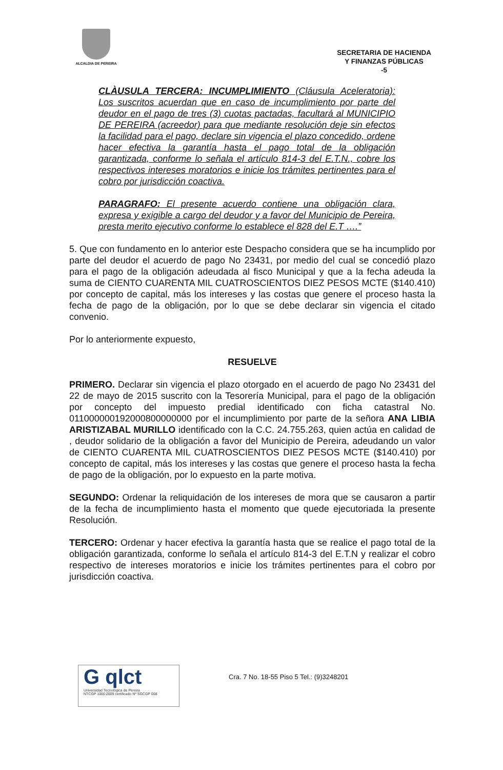ALCALDIA DE PEREIRA
SECRETARIA DE HACIENDA
Y FINANZAS PÚBLICAS
-5
CLÀUSULA TERCERA: INCUMPLIMIENTO (Cláusula Aceleratoria): Los suscritos acuerdan que en caso de incumplimiento por parte del deudor en el pago de tres (3) cuotas pactadas, facultará al MUNICIPIO DE PEREIRA (acreedor) para que mediante resolución deje sin efectos la facilidad para el pago, declare sin vigencia el plazo concedido, ordene hacer efectiva la garantía hasta el pago total de la obligación garantizada, conforme lo señala el artículo 814-3 del E.T.N., cobre los respectivos intereses moratorios e inicie los trámites pertinentes para el cobro por jurisdicción coactiva.
PARAGRAFO: El presente acuerdo contiene una obligación clara, expresa y exigible a cargo del deudor y a favor del Municipio de Pereira, presta merito ejecutivo conforme lo establece el 828 del E.T ….”
5. Que con fundamento en lo anterior este Despacho considera que se ha incumplido por parte del deudor el acuerdo de pago No 23431, por medio del cual se concedió plazo para el pago de la obligación adeudada al fisco Municipal y que a la fecha adeuda la suma de CIENTO CUARENTA MIL CUATROSCIENTOS DIEZ PESOS MCTE ($140.410) por concepto de capital, más los intereses y las costas que genere el proceso hasta la fecha de pago de la obligación, por lo que se debe declarar sin vigencia el citado convenio.
Por lo anteriormente expuesto,
RESUELVE
PRIMERO. Declarar sin vigencia el plazo otorgado en el acuerdo de pago No 23431 del 22 de mayo de 2015 suscrito con la Tesorería Municipal, para el pago de la obligación por concepto del impuesto predial identificado con ficha catastral No. 011000000192000800000000 por el incumplimiento por parte de la señora ANA LIBIA ARISTIZABAL MURILLO identificado con la C.C. 24.755.263, quien actúa en calidad de , deudor solidario de la obligación a favor del Municipio de Pereira, adeudando un valor de CIENTO CUARENTA MIL CUATROSCIENTOS DIEZ PESOS MCTE ($140.410) por concepto de capital, más los intereses y las costas que genere el proceso hasta la fecha de pago de la obligación, por lo expuesto en la parte motiva.
SEGUNDO: Ordenar la reliquidación de los intereses de mora que se causaron a partir de la fecha de incumplimiento hasta el momento que quede ejecutoriada la presente Resolución.
TERCERO: Ordenar y hacer efectiva la garantía hasta que se realice el pago total de la obligación garantizada, conforme lo señala el artículo 814-3 del E.T.N y realizar el cobro respectivo de intereses moratorios e inicie los trámites pertinentes para el cobro por jurisdicción coactiva.
G qlct
Universidad Tecnológica de Pereira
NTCGP 1000:2009 certificado Nº SGCGP 008
Cra. 7 No. 18-55 Piso 5 Tel.: (9)3248201